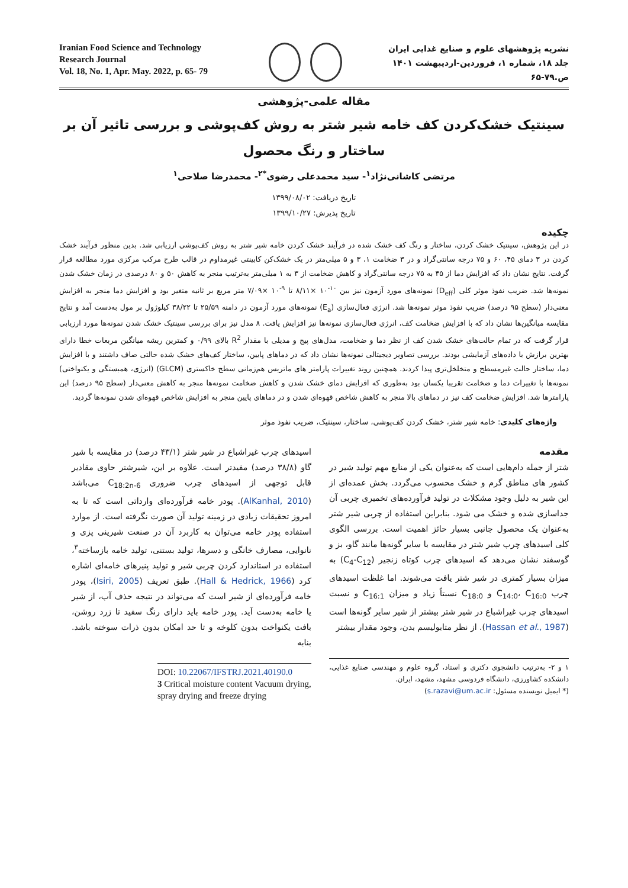نشریه پژوهشهای علوم و صنایع غذایی ایران
جلد ۱۸، شماره ۱، فروردین-اردیبهشت ۱۴۰۱ ص.۷۹-۶۵
Iranian Food Science and Technology Research Journal
Vol. 18, No. 1, Apr. May. 2022, p. 65- 79
مقاله علمی-پژوهشی
سینتیک خشک‌کردن کف خامه شیر شتر به روش کف‌پوشی و بررسی تاثیر آن بر ساختار و رنگ محصول
مرتضی کاشانی‌نژاد<sup>۱</sup>- سید محمدعلی رضوی<sup>*۲</sup>- محمدرضا صلاحی<sup>۱</sup>
تاریخ دریافت: ۱۳۹۹/۰۸/۰۲
تاریخ پذیرش: ۱۳۹۹/۱۰/۲۷
چکیده
در این پژوهش، سینتیک خشک کردن، ساختار و رنگ کف خشک شده در فرآیند خشک کردن خامه شیر شتر به روش کف‌پوشی ارزیابی شد. بدین منظور فرآیند خشک کردن در ۳ دمای ۴۵، ۶۰ و ۷۵ درجه سانتی‌گراد و در ۳ ضخامت ۱، ۳ و ۵ میلی‌متر در یک خشک‌کن کابینتی غیرمداوم در قالب طرح مرکب مرکزی مورد مطالعه قرار گرفت. نتایج نشان داد که افزایش دما از ۴۵ به ۷۵ درجه سانتی‌گراد و کاهش ضخامت از ۳ به ۱ میلی‌متر به‌ترتیب منجر به کاهش ۵۰ و ۸۰ درصدی در زمان خشک شدن نمونه‌ها شد. ضریب نفوذ موثر کلی (D<sub>eff</sub>) نمونه‌های مورد آزمون نیز بین <sup>۱۰-</sup>۱۰ ×۸/۱۱ تا <sup>۹-</sup>۱۰ ×۷/۰۹ متر مربع بر ثانیه متغیر بود و افزایش دما منجر به افزایش معنی‌دار (سطح ۹۵ درصد) ضریب نفوذ موثر نمونه‌ها شد. انرژی فعال‌سازی (E<sub>a</sub>) نمونه‌های مورد آزمون در دامنه ۲۵/۵۹ تا ۳۸/۲۲ کیلوژول بر مول به‌دست آمد و نتایج مقایسه میانگین‌ها نشان داد که با افزایش ضخامت کف، انرژی فعال‌سازی نمونه‌ها نیز افزایش یافت. ۸ مدل نیز برای بررسی سینتیک خشک شدن نمونه‌ها مورد ارزیابی قرار گرفت که در تمام حالت‌های خشک شدن کف از نظر دما و ضخامت، مدل‌های پیج و مدیلی با مقدار R<sup>2</sup> بالای ۰/۹۹ و کمترین ریشه میانگین مربعات خطا دارای بهترین برازش با داده‌های آزمایشی بودند. بررسی تصاویر دیجیتالی نمونه‌ها نشان داد که در دماهای پایین، ساختار کف‌های خشک شده حالتی صاف داشتند و با افزایش دما، ساختار حالت غیرمسطح و متخلخل‌تری پیدا کردند. همچنین روند تغییرات پارامتر های ماتریس هم‌زمانی سطح خاکستری (GLCM) (انرژی، همبستگی و یکنواختی) نمونه‌ها با تغییرات دما و ضخامت تقریبا یکسان بود به‌طوری که افزایش دمای خشک شدن و کاهش ضخامت نمونه‌ها منجر به کاهش معنی‌دار (سطح ۹۵ درصد) این پارامترها شد. افزایش ضخامت کف نیز در دماهای بالا منجر به کاهش شاخص قهوه‌ای شدن و در دماهای پایین منجر به افزایش شاخص قهوه‌ای شدن نمونه‌ها گردید.
واژه‌های کلیدی: خامه شیر شتر، خشک کردن کف‌پوشی، ساختار، سینتیک، ضریب نفوذ موثر
مقدمه
شتر از جمله دام‌هایی است که به‌عنوان یکی از منابع مهم تولید شیر در کشور های مناطق گرم و خشک محسوب می‌گردد. بخش عمده‌ای از این شیر به دلیل وجود مشکلات در تولید فرآورده‌های تخمیری چربی آن جداسازی شده و خشک می شود. بنابراین استفاده از چربی شیر شتر به‌عنوان یک محصول جانبی بسیار حائز اهمیت است. بررسی الگوی کلی اسیدهای چرب شیر شتر در مقایسه با سایر گونه‌ها مانند گاو، بز و گوسفند نشان می‌دهد که اسیدهای چرب کوتاه زنجیر (C<sub>4</sub>-C<sub>12</sub>) به میزان بسیار کمتری در شیر شتر یافت می‌شوند. اما غلظت اسیدهای چرب C<sub>14:0</sub>، C<sub>16:0</sub> و C<sub>18:0</sub> نسبتاً زیاد و میزان C<sub>16:1</sub> و نسبت اسیدهای چرب غیراشباع در شیر شتر بیشتر از شیر سایر گونه‌ها است (Hassan et al., 1987). از نظر متابولیسم بدن، وجود مقدار بیشتر
۱ و ۲- به‌ترتیب دانشجوی دکتری و استاد، گروه علوم و مهندسی صنایع غذایی، دانشکده کشاورزی، دانشگاه فردوسی مشهد، مشهد، ایران.
(* ایمیل نویسنده مسئول: s.razavi@um.ac.ir)
اسیدهای چرب غیراشباع در شیر شتر (۴۳/۱ درصد) در مقایسه با شیر گاو (۳۸/۸ درصد) مفیدتر است. علاوه بر این، شیرشتر حاوی مقادیر قابل توجهی از اسیدهای چرب ضروری C<sub>18:2n-6</sub> می‌باشد (AlKanhal, 2010). پودر خامه فرآورده‌ای وارداتی است که تا به امروز تحقیقات زیادی در زمینه تولید آن صورت نگرفته است. از موارد استفاده پودر خامه می‌توان به کاربرد آن در صنعت شیرینی پزی و نانوایی، مصارف خانگی و دسرها، تولید بستنی، تولید خامه بازساخته<sup>۳</sup>، استفاده در استاندارد کردن چربی شیر و تولید پنیرهای خامه‌ای اشاره کرد (Hall & Hedrick, 1966). طبق تعریف (Isiri, 2005)، پودر خامه فرآورده‌ای از شیر است که می‌تواند در نتیجه حذف آب، از شیر یا خامه به‌دست آید. پودر خامه باید دارای رنگ سفید تا زرد روشن، بافت یکنواخت بدون کلوخه و تا حد امکان بدون ذرات سوخته باشد. بنابه
DOI: 10.22067/IFSTRJ.2021.40190.0
3 Critical moisture content Vacuum drying, spray drying and freeze drying